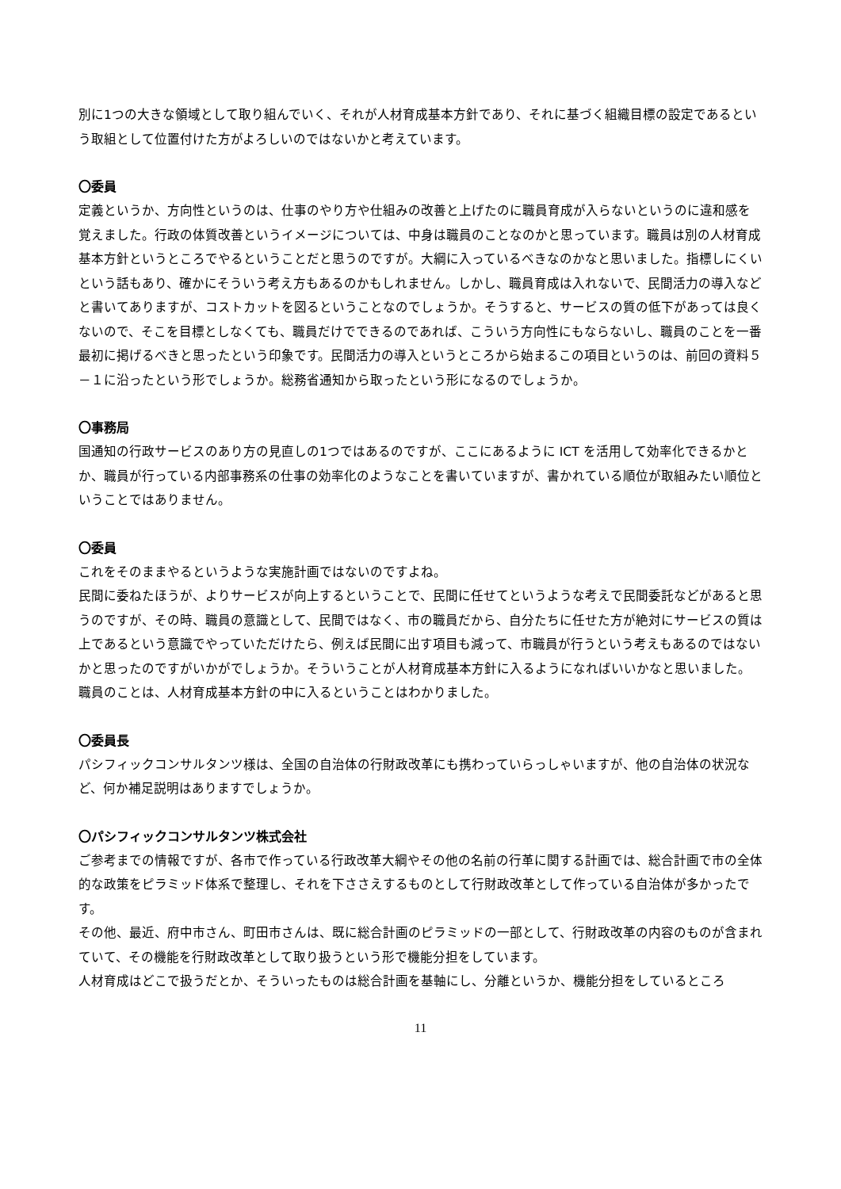別に1つの大きな領域として取り組んでいく、それが人材育成基本方針であり、それに基づく組織目標の設定であるという取組として位置付けた方がよろしいのではないかと考えています。
〇委員
定義というか、方向性というのは、仕事のやり方や仕組みの改善と上げたのに職員育成が入らないというのに違和感を覚えました。行政の体質改善というイメージについては、中身は職員のことなのかと思っています。職員は別の人材育成基本方針というところでやるということだと思うのですが。大綱に入っているべきなのかなと思いました。指標しにくいという話もあり、確かにそういう考え方もあるのかもしれません。しかし、職員育成は入れないで、民間活力の導入などと書いてありますが、コストカットを図るということなのでしょうか。そうすると、サービスの質の低下があっては良くないので、そこを目標としなくても、職員だけでできるのであれば、こういう方向性にもならないし、職員のことを一番最初に掲げるべきと思ったという印象です。民間活力の導入というところから始まるこの項目というのは、前回の資料５－１に沿ったという形でしょうか。総務省通知から取ったという形になるのでしょうか。
〇事務局
国通知の行政サービスのあり方の見直しの1つではあるのですが、ここにあるように ICT を活用して効率化できるかとか、職員が行っている内部事務系の仕事の効率化のようなことを書いていますが、書かれている順位が取組みたい順位ということではありません。
〇委員
これをそのままやるというような実施計画ではないのですよね。
民間に委ねたほうが、よりサービスが向上するということで、民間に任せてというような考えで民間委託などがあると思うのですが、その時、職員の意識として、民間ではなく、市の職員だから、自分たちに任せた方が絶対にサービスの質は上であるという意識でやっていただけたら、例えば民間に出す項目も減って、市職員が行うという考えもあるのではないかと思ったのですがいかがでしょうか。そういうことが人材育成基本方針に入るようになればいいかなと思いました。職員のことは、人材育成基本方針の中に入るということはわかりました。
〇委員長
パシフィックコンサルタンツ様は、全国の自治体の行財政改革にも携わっていらっしゃいますが、他の自治体の状況など、何か補足説明はありますでしょうか。
〇パシフィックコンサルタンツ株式会社
ご参考までの情報ですが、各市で作っている行政改革大綱やその他の名前の行革に関する計画では、総合計画で市の全体的な政策をピラミッド体系で整理し、それを下ささえするものとして行財政改革として作っている自治体が多かったです。
その他、最近、府中市さん、町田市さんは、既に総合計画のピラミッドの一部として、行財政改革の内容のものが含まれていて、その機能を行財政改革として取り扱うという形で機能分担をしています。
人材育成はどこで扱うだとか、そういったものは総合計画を基軸にし、分離というか、機能分担をしているところ
11